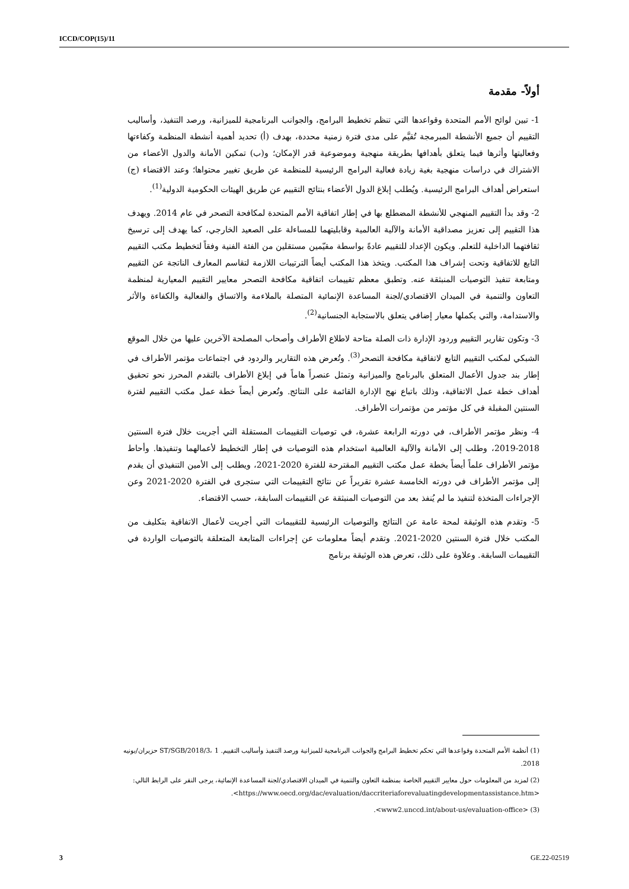ICCD/COP(15)/11
أولاً- مقدمة
1- تبين لوائح الأمم المتحدة وقواعدها التي تنظم تخطيط البرامج، والجوانب البرنامجية للميزانية، ورصد التنفيذ، وأساليب التقييم أن جميع الأنشطة المبرمجة تُقيَّم على مدى فترة زمنية محددة، بهدف (أ) تحديد أهمية أنشطة المنظمة وكفاءتها وفعاليتها وأثرها فيما يتعلق بأهدافها بطريقة منهجية وموضوعية قدر الإمكان؛ و(ب) تمكين الأمانة والدول الأعضاء من الاشتراك في دراسات منهجية بغية زيادة فعالية البرامج الرئيسية للمنظمة عن طريق تغيير محتواها؛ وعند الاقتضاء (ج) استعراض أهداف البرامج الرئيسية. ويُطلب إبلاغ الدول الأعضاء بنتائج التقييم عن طريق الهيئات الحكومية الدولية<sup>(1)</sup>.
2- وقد بدأ التقييم المنهجي للأنشطة المضطلع بها في إطار اتفاقية الأمم المتحدة لمكافحة التصحر في عام 2014. ويهدف هذا التقييم إلى تعزيز مصداقية الأمانة والآلية العالمية وقابليتهما للمساءلة على الصعيد الخارجي، كما يهدف إلى ترسيخ ثقافتهما الداخلية للتعلم. ويكون الإعداد للتقييم عادةً بواسطة مقيّمين مستقلين من الفئة الفنية وفقاً لتخطيط مكتب التقييم التابع للاتفاقية وتحت إشراف هذا المكتب. ويتخذ هذا المكتب أيضاً الترتيبات اللازمة لتقاسم المعارف الناتجة عن التقييم ومتابعة تنفيذ التوصيات المنبثقة عنه. وتطبق معظم تقييمات اتفاقية مكافحة التصحر معايير التقييم المعيارية لمنظمة التعاون والتنمية في الميدان الاقتصادي/لجنة المساعدة الإنمائية المتصلة بالملاءمة والاتساق والفعالية والكفاءة والأثر والاستدامة، والتي يكملها معيار إضافي يتعلق بالاستجابة الجنسانية<sup>(2)</sup>.
3- وتكون تقارير التقييم وردود الإدارة ذات الصلة متاحة لاطلاع الأطراف وأصحاب المصلحة الآخرين عليها من خلال الموقع الشبكي لمكتب التقييم التابع لاتفاقية مكافحة التصحر<sup>(3)</sup>. وتُعرض هذه التقارير والردود في اجتماعات مؤتمر الأطراف في إطار بند جدول الأعمال المتعلق بالبرنامج والميزانية وتمثل عنصراً هاماً في إبلاغ الأطراف بالتقدم المحرز نحو تحقيق أهداف خطة عمل الاتفاقية، وذلك باتباع نهج الإدارة القائمة على النتائج. وتُعرض أيضاً خطة عمل مكتب التقييم لفترة السنتين المقبلة في كل مؤتمر من مؤتمرات الأطراف.
4- ونظر مؤتمر الأطراف، في دورته الرابعة عشرة، في توصيات التقييمات المستقلة التي أجريت خلال فترة السنتين 2018-2019، وطلب إلى الأمانة والآلية العالمية استخدام هذه التوصيات في إطار التخطيط لأعمالهما وتنفيذها. وأحاط مؤتمر الأطراف علماً أيضاً بخطة عمل مكتب التقييم المقترحة للفترة 2020-2021، ويطلب إلى الأمين التنفيذي أن يقدم إلى مؤتمر الأطراف في دورته الخامسة عشرة تقريراً عن نتائج التقييمات التي ستجرى في الفترة 2020-2021 وعن الإجراءات المتخذة لتنفيذ ما لم يُنفذ بعد من التوصيات المنبثقة عن التقييمات السابقة، حسب الاقتضاء.
5- وتقدم هذه الوثيقة لمحة عامة عن النتائج والتوصيات الرئيسية للتقييمات التي أجريت لأعمال الاتفاقية بتكليف من المكتب خلال فترة السنتين 2020-2021. وتقدم أيضاً معلومات عن إجراءات المتابعة المتعلقة بالتوصيات الواردة في التقييمات السابقة. وعلاوة على ذلك، تعرض هذه الوثيقة برنامج
(1) أنظمة الأمم المتحدة وقواعدها التي تحكم تخطيط البرامج والجوانب البرنامجية للميزانية ورصد التنفيذ وأساليب التقييم. ST/SGB/2018/3، 1 حزيران/يونيه 2018.
(2) لمزيد من المعلومات حول معايير التقييم الخاصة بمنظمة التعاون والتنمية في الميدان الاقتصادي/لجنة المساعدة الإنمائية، يرجى النقر على الرابط التالي: <https://www.oecd.org/dac/evaluation/daccriteriaforevaluatingdevelopmentassistance.htm>.
(3) <www2.unccd.int/about-us/evaluation-office>.
3 GE.22-02519